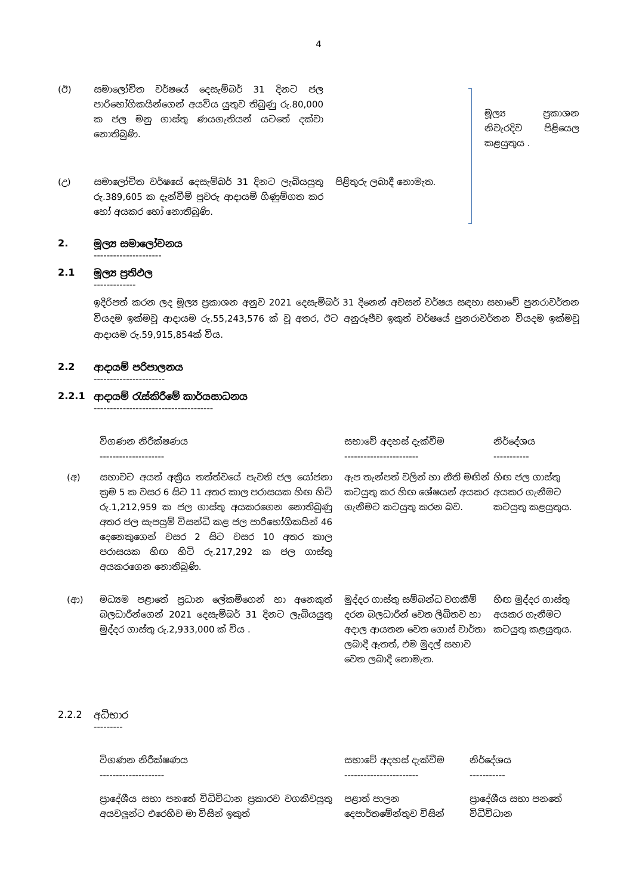4
| (ඊ) | සමාලෝචිත වර්ෂයේ දෙසැම්බර් 31 දිනට ජල පාරිභෝගිකයින්ගෙන් අයවිය යුතුව තිබුණු රු.80,000 ක ජල මනු ගාස්තු ණයගැතියන් යටතේ දක්වා නොතිබුණි. | | | මූල්‍ය ප්‍රකාශන නිවැරදිව පිළියෙල කළයුතුය . |
| (උ) | සමාලෝචිත වර්ෂයේ දෙසැම්බර් 31 දිනට ලැබියයුතු රු.389,605 ක දැන්වීම් පුවරු ආදායම් ගිණුම්ගත කර හෝ අයකර හෝ නොතිබුණි. | | පිළිතුරු ලබාදී නොමැත. | |
2. මූල්‍ය සමාලෝචනය
---------------------
2.1 මූල්‍ය ප්‍රතිඵල
-------------
ඉදිරිපත් කරන ලද මූල්‍ය ප්‍රකාශන අනුව 2021 දෙසැම්බර් 31 දිනෙන් අවසන් වර්ෂය සඳහා සභාවේ පුනරාවර්තන වියදම ඉක්මවූ ආදායම රු.55,243,576 ක් වූ අතර, ඊට අනුරූපීව ඉකුත් වර්ෂයේ පුනරාවර්තන වියදම ඉක්මවූ ආදායම රු.59,915,854ක් විය.
2.2 ආදායම් පරිපාලනය
----------------------
2.2.1 ආදායම් රැස්කිරීමේ කාර්යසාධනය
-------------------------------------
| | විගණන නිරීක්ෂණය -------------------- | | සභාවේ අදහස් දැක්වීම ----------------------- | නිර්දේශය ----------- |
| (අ) | සභාවට අයත් අක්‍රීය තත්ත්වයේ පැවති ජල යෝජනා ක්‍රම 5 ක වසර 6 සිට 11 අතර කාල පරාසයක හිඟ හිටි රු.1,212,959 ක ජල ගාස්තු අයකරගෙන නොතිබුණු අතර ජල සැපයුම් විසන්ධි කළ ජල පාරිභෝගිකයින් 46 දෙනෙකුගෙන් වසර 2 සිට වසර 10 අතර කාල පරාසයක හිඟ හිටි රු.217,292 ක ජල ගාස්තු අයකරගෙන නොතිබුණි. | | ඇප තැන්පත් වලින් හා නීති මඟින් කටයුතු කර හිඟ ශේෂයන් අයකර ගැනීමට කටයුතු කරන බව. | හිඟ ජල ගාස්තු අයකර ගැනීමට කටයුතු කළයුතුය. |
| (ආ) | මධ්‍යම පළාතේ ප්‍රධාන ලේකම්ගෙන් හා අනෙකුත් බලධාරීන්ගෙන් 2021 දෙසැම්බර් 31 දිනට ලැබියයුතු මුද්දර ගාස්තු රු.2,933,000 ක් විය . | | මුද්දර ගාස්තු සම්බන්ධ වගකීම් දරන බලධාරීන් වෙත ලිඛිතව හා අදාල ආයතන වෙත ගොස් වාර්තා ලබාදී ඇතත්, එම මුදල් සභාව වෙත ලබාදී නොමැත. | හිඟ මුද්දර ගාස්තු අයකර ගැනීමට කටයුතු කළයුතුය. |
2.2.2 අධිභාර
---------
| | විගණන නිරීක්ෂණය -------------------- | | සභාවේ අදහස් දැක්වීම ----------------------- | නිර්දේශය ----------- |
| | ප්‍රාදේශීය සභා පනතේ විධිවිධාන ප්‍රකාරව වගකිවයුතු අයවලුන්ට එරෙහිව මා විසින් ඉකුත් | | පළාත් පාලන දෙපාර්තමේන්තුව විසින් | ප්‍රාදේශීය සභා පනතේ විධිවිධාන |